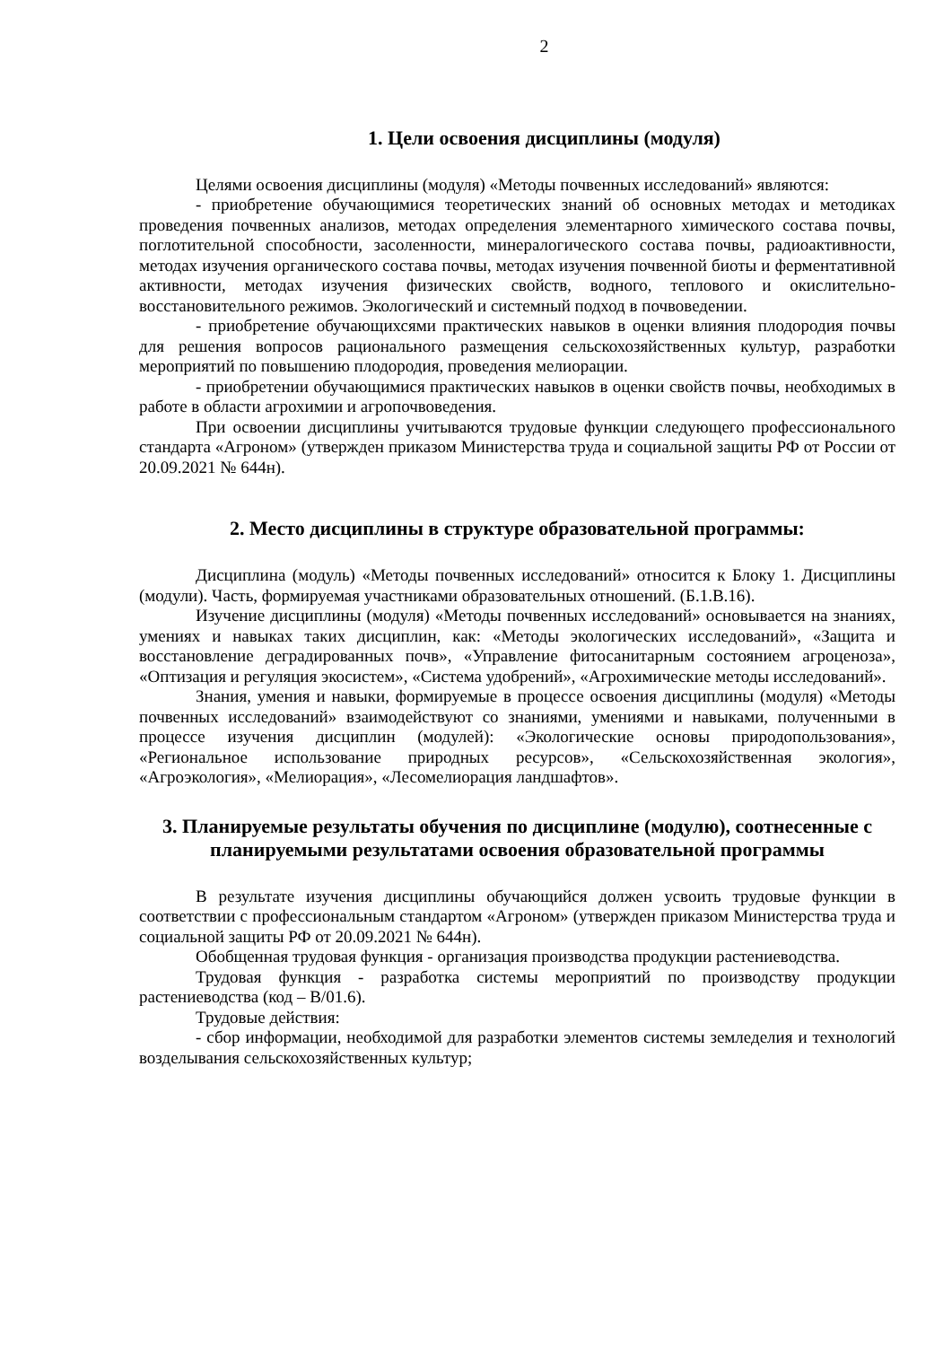2
1. Цели освоения дисциплины (модуля)
Целями освоения дисциплины (модуля) «Методы почвенных исследований» являются:
- приобретение обучающимися теоретических знаний об основных методах и методиках проведения почвенных анализов, методах определения элементарного химического состава почвы, поглотительной способности, засоленности, минералогического состава почвы, радиоактивности, методах изучения органического состава почвы, методах изучения почвенной биоты и ферментативной активности, методах изучения физических свойств, водного, теплового и окислительно-восстановительного режимов. Экологический и системный подход в почвоведении.
- приобретение обучающихсями практических навыков в оценки влияния плодородия почвы для решения вопросов рационального размещения сельскохозяйственных культур, разработки мероприятий по повышению плодородия, проведения мелиорации.
- приобретении обучающимися практических навыков в оценки свойств почвы, необходимых в работе в области агрохимии и агропочвоведения.
При освоении дисциплины учитываются трудовые функции следующего профессионального стандарта «Агроном» (утвержден приказом Министерства труда и социальной защиты РФ от России от 20.09.2021 № 644н).
2. Место дисциплины в структуре образовательной программы:
Дисциплина (модуль) «Методы почвенных исследований» относится к Блоку 1. Дисциплины (модули). Часть, формируемая участниками образовательных отношений. (Б.1.В.16).
Изучение дисциплины (модуля) «Методы почвенных исследований» основывается на знаниях, умениях и навыках таких дисциплин, как: «Методы экологических исследований», «Защита и восстановление деградированных почв», «Управление фитосанитарным состоянием агроценоза», «Оптизация и регуляция экосистем», «Система удобрений», «Агрохимические методы исследований».
Знания, умения и навыки, формируемые в процессе освоения дисциплины (модуля) «Методы почвенных исследований» взаимодействуют со знаниями, умениями и навыками, полученными в процессе изучения дисциплин (модулей): «Экологические основы природопользования», «Региональное использование природных ресурсов», «Сельскохозяйственная экология», «Агроэкология», «Мелиорация», «Лесомелиорация ландшафтов».
3. Планируемые результаты обучения по дисциплине (модулю), соотнесенные с планируемыми результатами освоения образовательной программы
В результате изучения дисциплины обучающийся должен усвоить трудовые функции в соответствии с профессиональным стандартом «Агроном» (утвержден приказом Министерства труда и социальной защиты РФ от 20.09.2021 № 644н).
Обобщенная трудовая функция - организация производства продукции растениеводства.
Трудовая функция - разработка системы мероприятий по производству продукции растениеводства (код – В/01.6).
Трудовые действия:
- сбор информации, необходимой для разработки элементов системы земледелия и технологий возделывания сельскохозяйственных культур;